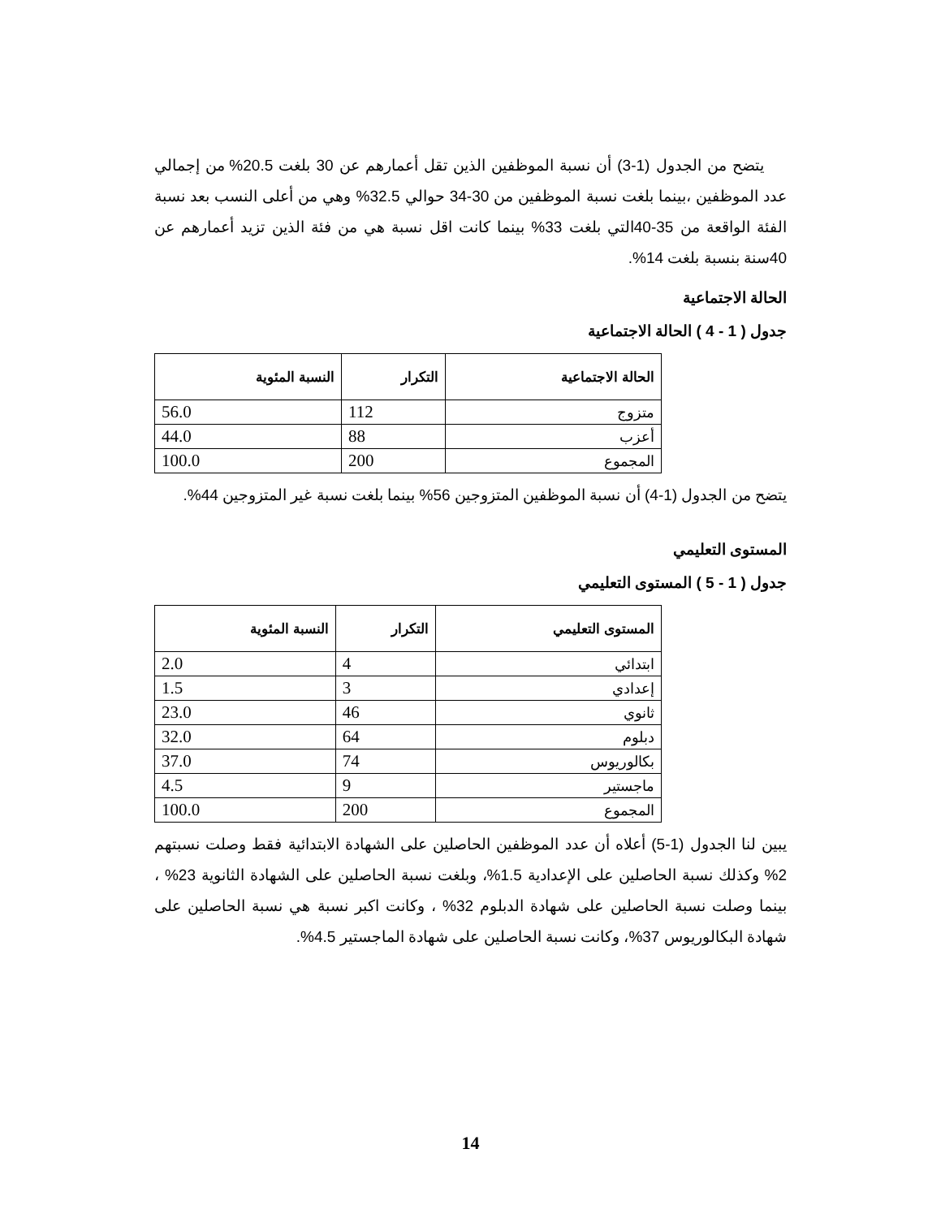يتضح من الجدول (1-3) أن نسبة الموظفين الذين تقل أعمارهم عن 30 بلغت 20.5% من إجمالي عدد الموظفين ،بينما بلغت نسبة الموظفين من 30-34 حوالي 32.5% وهي من أعلى النسب بعد نسبة الفئة الواقعة من 35-40التي بلغت 33% بينما كانت اقل نسبة هي من فئة الذين تزيد أعمارهم عن 40سنة بنسبة بلغت 14%.
الحالة الاجتماعية
جدول ( 1 - 4 ) الحالة الاجتماعية
| الحالة الاجتماعية | التكرار | النسبة المئوية |
| --- | --- | --- |
| متزوج | 112 | 56.0 |
| أعزب | 88 | 44.0 |
| المجموع | 200 | 100.0 |
يتضح من الجدول (1-4) أن نسبة الموظفين المتزوجين 56% بينما بلغت نسبة غير المتزوجين 44%.
المستوى التعليمي
جدول ( 1 - 5 ) المستوى التعليمي
| المستوى التعليمي | التكرار | النسبة المئوية |
| --- | --- | --- |
| ابتدائي | 4 | 2.0 |
| إعدادي | 3 | 1.5 |
| ثانوي | 46 | 23.0 |
| دبلوم | 64 | 32.0 |
| بكالوريوس | 74 | 37.0 |
| ماجستير | 9 | 4.5 |
| المجموع | 200 | 100.0 |
يبين لنا الجدول (1-5) أعلاه أن عدد الموظفين الحاصلين على الشهادة الابتدائية فقط وصلت نسبتهم 2% وكذلك نسبة الحاصلين على الإعدادية 1.5%، وبلغت نسبة الحاصلين على الشهادة الثانوية 23% ، بينما وصلت نسبة الحاصلين على شهادة الدبلوم 32% ، وكانت اكبر نسبة هي نسبة الحاصلين على شهادة البكالوريوس 37%، وكانت نسبة الحاصلين على شهادة الماجستير 4.5%.
14